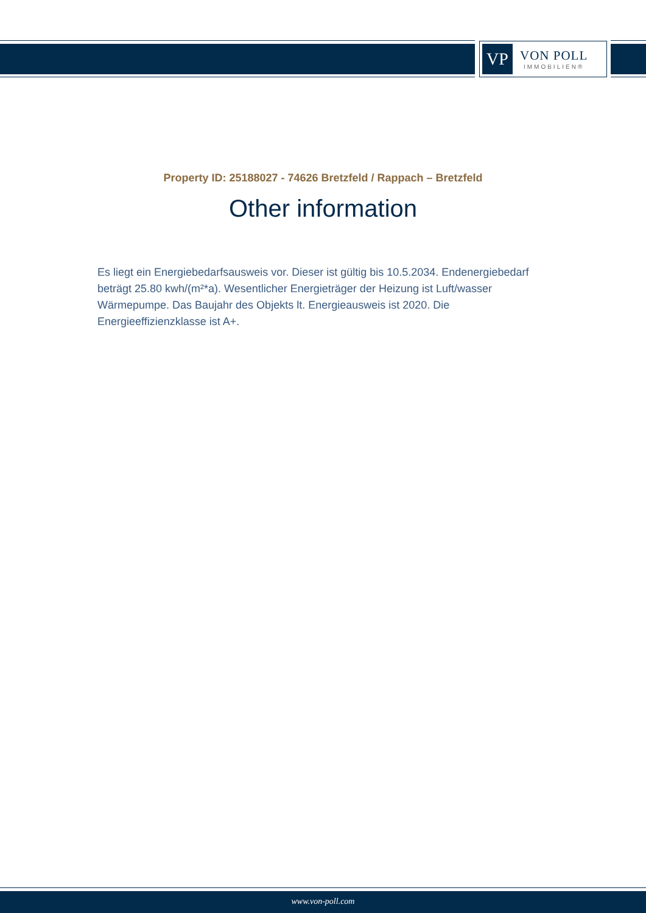VP
VON POLL
IMMOBILIEN®
Property ID: 25188027 - 74626 Bretzfeld / Rappach – Bretzfeld
Other information
Es liegt ein Energiebedarfsausweis vor. Dieser ist gültig bis 10.5.2034. Endenergiebedarf beträgt 25.80 kwh/(m²*a). Wesentlicher Energieträger der Heizung ist Luft/wasser Wärmepumpe. Das Baujahr des Objekts lt. Energieausweis ist 2020. Die Energieeffizienzklasse ist A+.
www.von-poll.com